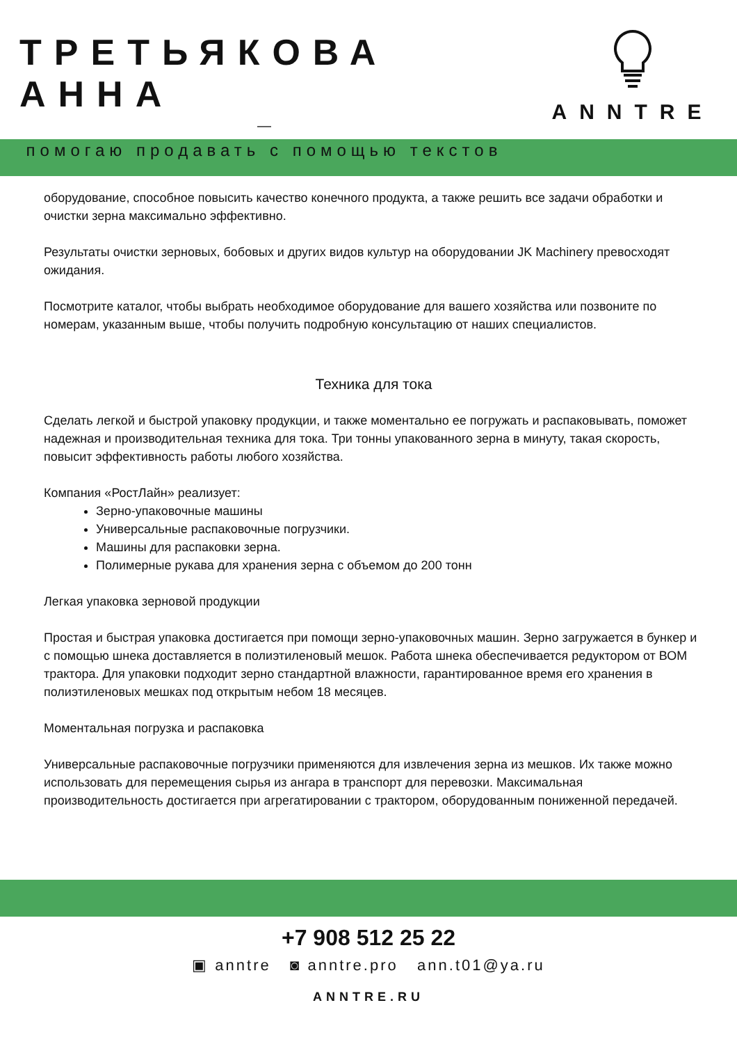ТРЕТЬЯКОВА АННА
—
помогаю продавать с помощью текстов
ANNTRE
оборудование, способное повысить качество конечного продукта, а также решить все задачи обработки и очистки зерна максимально эффективно.
Результаты очистки зерновых, бобовых и других видов культур на оборудовании JK Machinery превосходят ожидания.
Посмотрите каталог, чтобы выбрать необходимое оборудование для вашего хозяйства или позвоните по номерам, указанным выше, чтобы получить подробную консультацию от наших специалистов.
Техника для тока
Сделать легкой и быстрой упаковку продукции, и также моментально ее погружать и распаковывать, поможет надежная и производительная техника для тока. Три тонны упакованного зерна в минуту, такая скорость, повысит эффективность работы любого хозяйства.
Компания «РостЛайн» реализует:
Зерно-упаковочные машины
Универсальные распаковочные погрузчики.
Машины для распаковки зерна.
Полимерные рукава для хранения зерна с объемом до 200 тонн
Легкая упаковка зерновой продукции
Простая и быстрая упаковка достигается при помощи зерно-упаковочных машин. Зерно загружается в бункер и с помощью шнека доставляется в полиэтиленовый мешок. Работа шнека обеспечивается редуктором от ВОМ трактора. Для упаковки подходит зерно стандартной влажности, гарантированное время его хранения в полиэтиленовых мешках под открытым небом 18 месяцев.
Моментальная погрузка и распаковка
Универсальные распаковочные погрузчики применяются для извлечения зерна из мешков. Их также можно использовать для перемещения сырья из ангара в транспорт для перевозки. Максимальная производительность достигается при агрегатировании с трактором, оборудованным пониженной передачей.
+7 908 512 25 22
▣ anntre ◙ anntre.pro ann.t01@ya.ru
ANNTRE.RU